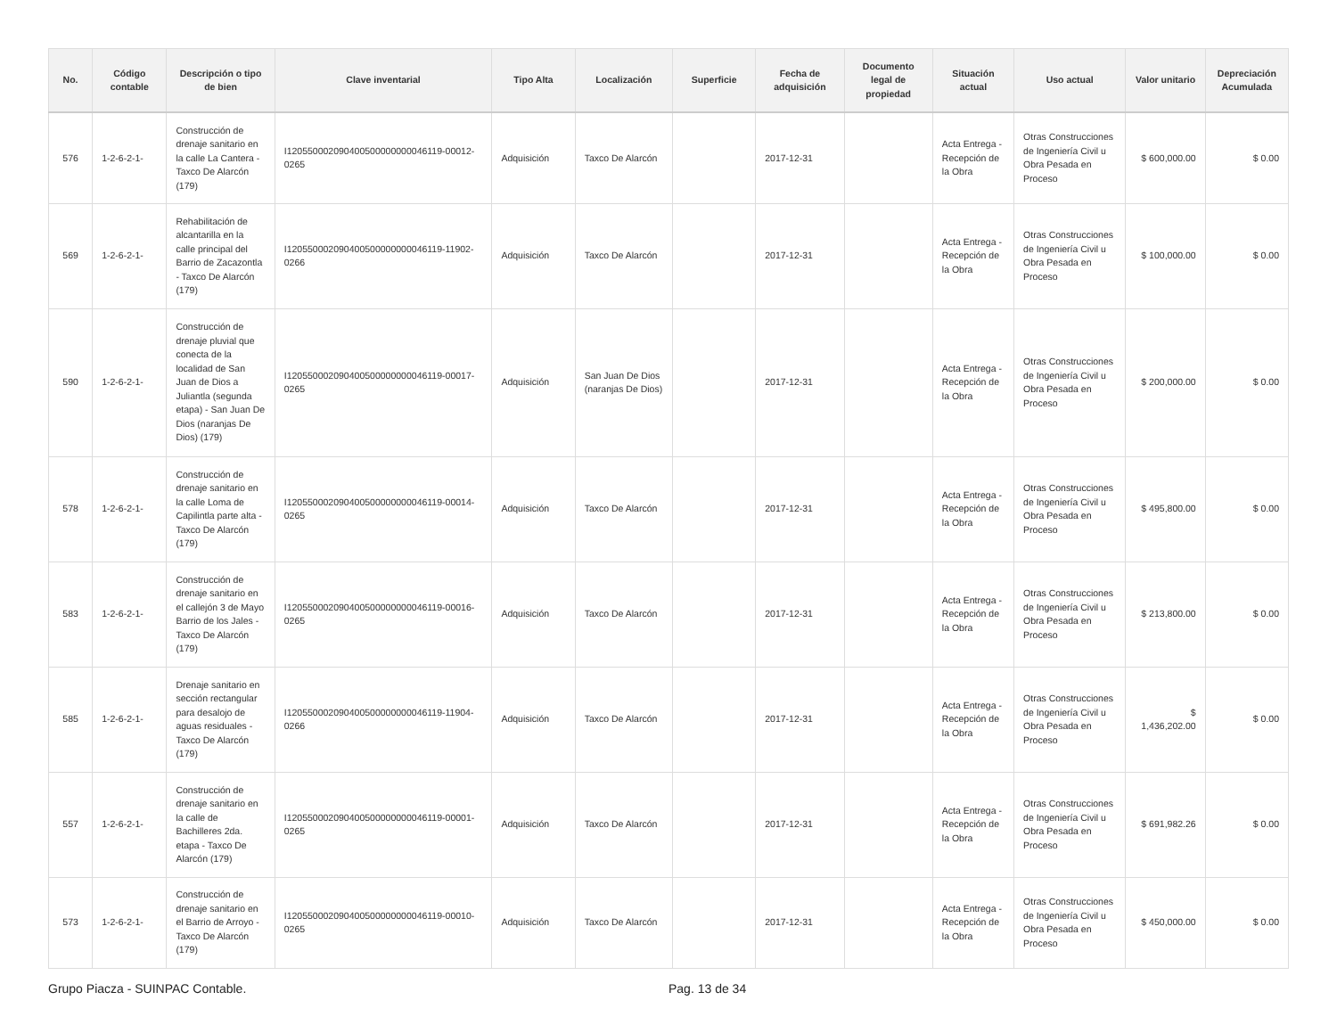| No. | Código contable | Descripción o tipo de bien | Clave inventarial | Tipo Alta | Localización | Superficie | Fecha de adquisición | Documento legal de propiedad | Situación actual | Uso actual | Valor unitario | Depreciación Acumulada |
| --- | --- | --- | --- | --- | --- | --- | --- | --- | --- | --- | --- | --- |
| 576 | 1-2-6-2-1- | Construcción de drenaje sanitario en la calle La Cantera - Taxco De Alarcón (179) | I120550002090400500000000046119-00012-0265 | Adquisición | Taxco De Alarcón | | 2017-12-31 | | Acta Entrega - Recepción de la Obra | Otras Construcciones de Ingeniería Civil u Obra Pesada en Proceso | $ 600,000.00 | $ 0.00 |
| 569 | 1-2-6-2-1- | Rehabilitación de alcantarilla en la calle principal del Barrio de Zacazontla - Taxco De Alarcón (179) | I120550002090400500000000046119-11902-0266 | Adquisición | Taxco De Alarcón | | 2017-12-31 | | Acta Entrega - Recepción de la Obra | Otras Construcciones de Ingeniería Civil u Obra Pesada en Proceso | $ 100,000.00 | $ 0.00 |
| 590 | 1-2-6-2-1- | Construcción de drenaje pluvial que conecta de la localidad de San Juan de Dios a Juliantla (segunda etapa) - San Juan De Dios (naranjas De Dios) (179) | I120550002090400500000000046119-00017-0265 | Adquisición | San Juan De Dios (naranjas De Dios) | | 2017-12-31 | | Acta Entrega - Recepción de la Obra | Otras Construcciones de Ingeniería Civil u Obra Pesada en Proceso | $ 200,000.00 | $ 0.00 |
| 578 | 1-2-6-2-1- | Construcción de drenaje sanitario en la calle Loma de Capilintla parte alta - Taxco De Alarcón (179) | I120550002090400500000000046119-00014-0265 | Adquisición | Taxco De Alarcón | | 2017-12-31 | | Acta Entrega - Recepción de la Obra | Otras Construcciones de Ingeniería Civil u Obra Pesada en Proceso | $ 495,800.00 | $ 0.00 |
| 583 | 1-2-6-2-1- | Construcción de drenaje sanitario en el callejón 3 de Mayo Barrio de los Jales - Taxco De Alarcón (179) | I120550002090400500000000046119-00016-0265 | Adquisición | Taxco De Alarcón | | 2017-12-31 | | Acta Entrega - Recepción de la Obra | Otras Construcciones de Ingeniería Civil u Obra Pesada en Proceso | $ 213,800.00 | $ 0.00 |
| 585 | 1-2-6-2-1- | Drenaje sanitario en sección rectangular para desalojo de aguas residuales - Taxco De Alarcón (179) | I120550002090400500000000046119-11904-0266 | Adquisición | Taxco De Alarcón | | 2017-12-31 | | Acta Entrega - Recepción de la Obra | Otras Construcciones de Ingeniería Civil u Obra Pesada en Proceso | $ 1,436,202.00 | $ 0.00 |
| 557 | 1-2-6-2-1- | Construcción de drenaje sanitario en la calle de Bachilleres 2da. etapa - Taxco De Alarcón (179) | I120550002090400500000000046119-00001-0265 | Adquisición | Taxco De Alarcón | | 2017-12-31 | | Acta Entrega - Recepción de la Obra | Otras Construcciones de Ingeniería Civil u Obra Pesada en Proceso | $ 691,982.26 | $ 0.00 |
| 573 | 1-2-6-2-1- | Construcción de drenaje sanitario en el Barrio de Arroyo - Taxco De Alarcón (179) | I120550002090400500000000046119-00010-0265 | Adquisición | Taxco De Alarcón | | 2017-12-31 | | Acta Entrega - Recepción de la Obra | Otras Construcciones de Ingeniería Civil u Obra Pesada en Proceso | $ 450,000.00 | $ 0.00 |
Grupo Piacza - SUINPAC Contable.
Pag. 13 de 34